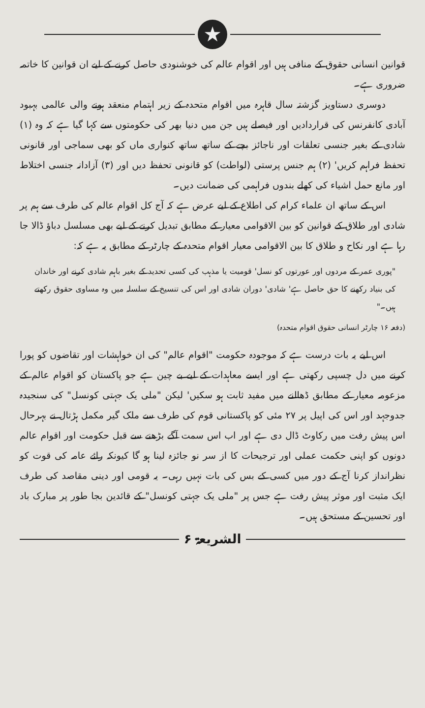★
قوانین انسانی حقوق کے منافی ہیں اور اقوام عالم کی خوشنودی حاصل کرنے کے لیے ان قوانین کا خاتمہ ضروری ہے۔
دوسری دستاویز گزشتہ سال قاہرہ میں اقوام متحدہ کے زیر اہتمام منعقد ہونے والی عالمی بہبود آبادی کانفرنس کی قراردادیں اور فیصلے ہیں جن میں دنیا بھر کی حکومتوں سے کہا گیا ہے کہ وہ (۱) شادی کے بغیر جنسی تعلقات اور ناجائز بچے کے ساتھ ساتھ کنواری ماں کو بھی سماجی اور قانونی تحفظ فراہم کریں' (۲) ہم جنس پرستی (لواطت) کو قانونی تحفظ دیں اور (۳) آزادانہ جنسی اختلاط اور مانع حمل اشیاء کی کھلے بندوں فراہمی کی ضمانت دیں۔
اس کے ساتھ ان علماء کرام کی اطلاع کے لیے عرض ہے کہ آج کل اقوام عالم کی طرف سے ہم پر شادی اور طلاق کے قوانین کو بین الاقوامی معیار کے مطابق تبدیل کرنے کے لیے بھی مسلسل دباؤ ڈالا جا رہا ہے اور نکاح و طلاق کا بین الاقوامی معیار اقوام متحدہ کے چارٹر کے مطابق یہ ہے کہ:
"پوری عمر کے مردوں اور عورتوں کو نسل' قومیت یا مذہب کی کسی تحدید کے بغیر باہم شادی کرنے اور خاندان کی بنیاد رکھنے کا حق حاصل ہے' شادی' دوران شادی اور اس کی تنسیخ کے سلسلہ میں وہ مساوی حقوق رکھتے ہیں۔"
(دفعہ ۱۶ چارٹر انسانی حقوق اقوام متحدہ)
اس لیے یہ بات درست ہے کہ موجودہ حکومت "اقوام عالم" کی ان خواہشات اور تقاضوں کو پورا کرنے میں دل چسپی رکھتی ہے اور ایسے معاہدات کے لیے بے چین ہے جو پاکستان کو اقوام عالم کے مزعومہ معیار کے مطابق ڈھالنے میں مفید ثابت ہو سکیں' لیکن "ملی یک جہتی کونسل" کی سنجیدہ جدوجہد اور اس کی اپیل پر ۲۷ مئی کو پاکستانی قوم کی طرف سے ملک گیر مکمل ہڑتال نے بہرحال اس پیش رفت میں رکاوٹ ڈال دی ہے اور اب اس سمت آگے بڑھنے سے قبل حکومت اور اقوام عالم دونوں کو اپنی حکمت عملی اور ترجیحات کا از سر نو جائزہ لینا ہو گا کیونکہ رائے عامہ کی قوت کو نظرانداز کرنا آج کے دور میں کسی کے بس کی بات نہیں رہی۔ یہ قومی اور دینی مقاصد کی طرف ایک مثبت اور موثر پیش رفت ہے جس پر "ملی یک جہتی کونسل" کے قائدین بجا طور پر مبارک باد اور تحسین کے مستحق ہیں۔
الشریعۃ ۶